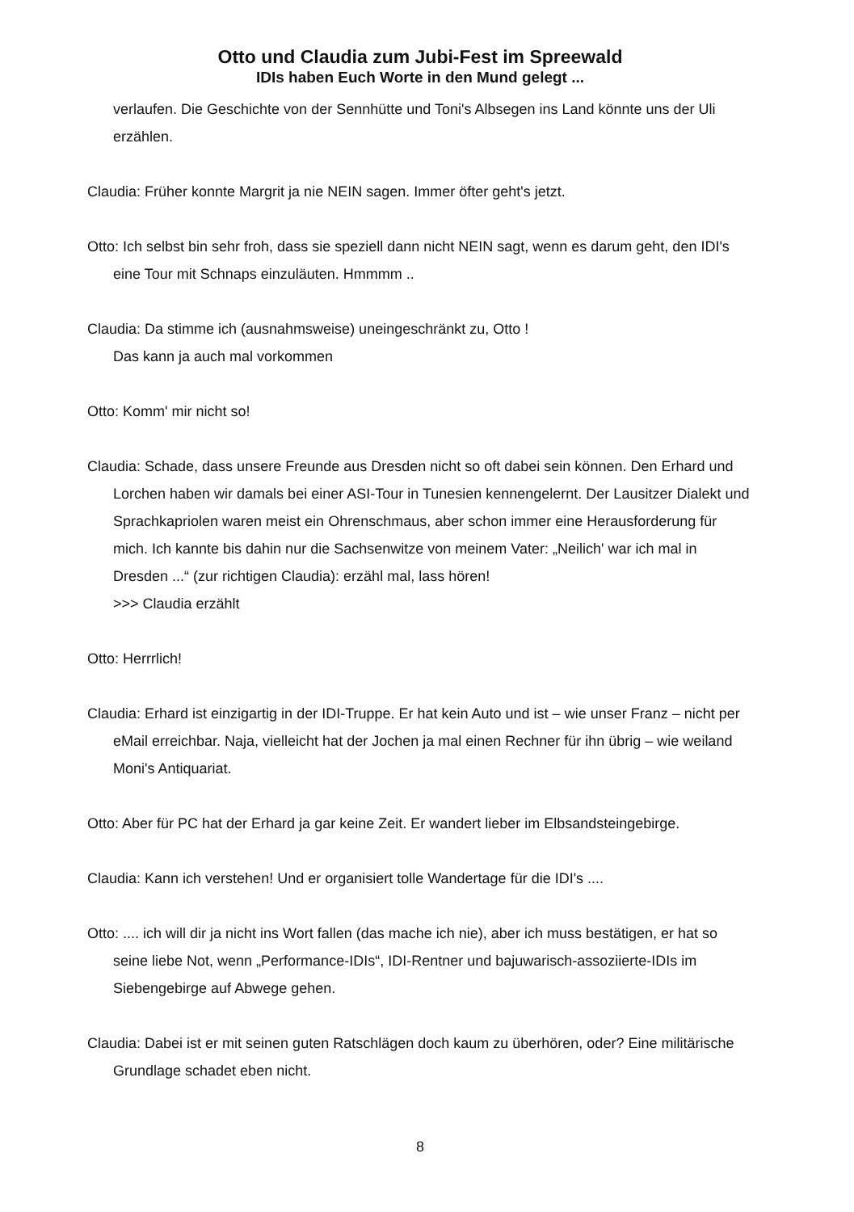Otto und Claudia zum Jubi-Fest im Spreewald
IDIs haben Euch Worte in den Mund gelegt ...
verlaufen. Die Geschichte von der Sennhütte und Toni's Albsegen ins Land könnte uns der Uli erzählen.
Claudia: Früher konnte Margrit ja nie NEIN sagen. Immer öfter geht's jetzt.
Otto: Ich selbst bin sehr froh, dass sie speziell dann nicht NEIN sagt, wenn es darum geht, den IDI's eine Tour mit Schnaps einzuläuten. Hmmmm ..
Claudia: Da stimme ich (ausnahmsweise) uneingeschränkt zu, Otto !
Das kann ja auch mal vorkommen
Otto: Komm' mir nicht so!
Claudia: Schade, dass unsere Freunde aus Dresden nicht so oft dabei sein können. Den Erhard und Lorchen haben wir damals bei einer ASI-Tour in Tunesien kennengelernt. Der Lausitzer Dialekt und Sprachkapriolen waren meist ein Ohrenschmaus, aber schon immer eine Herausforderung für mich. Ich kannte bis dahin nur die Sachsenwitze von meinem Vater: „Neilich' war ich mal in Dresden ...“ (zur richtigen Claudia): erzähl mal, lass hören!
>>> Claudia erzählt
Otto: Herrrlich!
Claudia: Erhard ist einzigartig in der IDI-Truppe. Er hat kein Auto und ist – wie unser Franz – nicht per eMail erreichbar. Naja, vielleicht hat der Jochen ja mal einen Rechner für ihn übrig – wie weiland Moni's Antiquariat.
Otto: Aber für PC hat der Erhard ja gar keine Zeit. Er wandert lieber im Elbsandsteingebirge.
Claudia: Kann ich verstehen! Und er organisiert tolle Wandertage für die IDI's ....
Otto: .... ich will dir ja nicht ins Wort fallen (das mache ich nie), aber ich muss bestätigen, er hat so seine liebe Not, wenn „Performance-IDIs“, IDI-Rentner und bajuwarisch-assoziierte-IDIs im Siebengebirge auf Abwege gehen.
Claudia: Dabei ist er mit seinen guten Ratschlägen doch kaum zu überhören, oder? Eine militärische Grundlage schadet eben nicht.
8